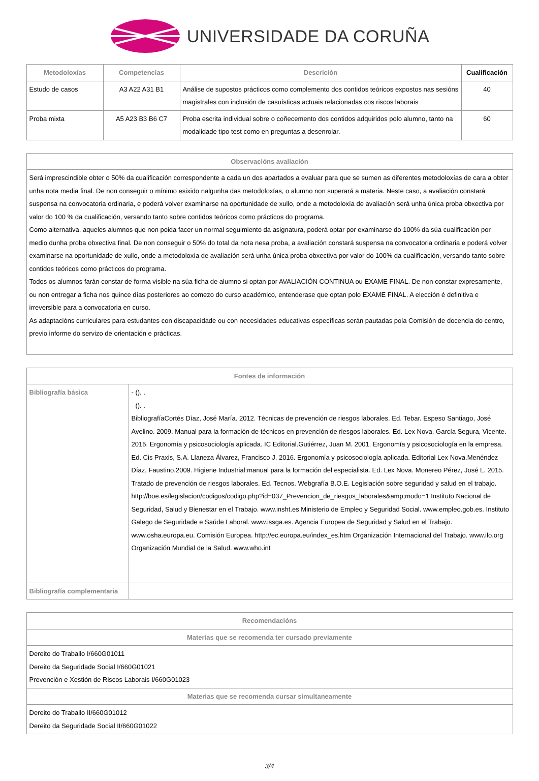UNIVERSIDADE DA CORUÑA
| Metodoloxías | Competencias | Descrición | Cualificación |
| --- | --- | --- | --- |
| Estudo de casos | A3 A22 A31 B1 | Análise de supostos prácticos como complemento dos contidos teóricos expostos nas sesións magistrales con inclusión de casuísticas actuais relacionadas cos riscos laborais | 40 |
| Proba mixta | A5 A23 B3 B6 C7 | Proba escrita individual sobre o coñecemento dos contidos adquiridos polo alumno, tanto na modalidade tipo test como en preguntas a desenrolar. | 60 |
| Observacións avaliación |
| --- |
| Será imprescindible obter o 50% da cualificación correspondente a cada un dos apartados a evaluar para que se sumen as diferentes metodoloxías de cara a obter unha nota media final. De non conseguir o mínimo esixido nalgunha das metodoloxías, o alumno non superará a materia. Neste caso, a avaliación constará suspensa na convocatoria ordinaria, e poderá volver examinarse na oportunidade de xullo, onde a metodoloxía de avaliación será unha única proba obxectiva por valor do 100 % da cualificación, versando tanto sobre contidos teóricos como prácticos do programa. Como alternativa, aqueles alumnos que non poida facer un normal seguimiento da asignatura, poderá optar por examinarse do 100% da súa cualificación por medio dunha proba obxectiva final. De non conseguir o 50% do total da nota nesa proba, a avaliación constará suspensa na convocatoria ordinaria e poderá volver examinarse na oportunidade de xullo, onde a metodoloxía de avaliación será unha única proba obxectiva por valor do 100% da cualificación, versando tanto sobre contidos teóricos como prácticos do programa. Todos os alumnos farán constar de forma visible na súa ficha de alumno si optan por AVALIACIÓN CONTINUA ou EXAME FINAL. De non constar expresamente, ou non entregar a ficha nos quince días posteriores ao comezo do curso académico, entenderase que optan polo EXAME FINAL. A elección é definitiva e irreversible para a convocatoria en curso. As adaptacións curriculares para estudantes con discapacidade ou con necesidades educativas específicas serán pautadas pola Comisión de docencia do centro, previo informe do servizo de orientación e prácticas. |
| Fontes de información | |
| --- | --- |
| Bibliografía básica | - (). . - (). . BibliografíaCortés Díaz, José María. 2012. Técnicas de prevención de riesgos laborales. Ed. Tebar. Espeso Santiago, José Avelino. 2009. Manual para la formación de técnicos en prevención de riesgos laborales. Ed. Lex Nova. García Segura, Vicente. 2015. Ergonomía y psicosociología aplicada. IC Editorial.Gutiérrez, Juan M. 2001. Ergonomía y psicosociología en la empresa. Ed. Cis Praxis, S.A. Llaneza Álvarez, Francisco J. 2016. Ergonomía y psicosociología aplicada. Editorial Lex Nova.Menéndez Díaz, Faustino.2009. Higiene Industrial:manual para la formación del especialista. Ed. Lex Nova. Monereo Pérez, José L. 2015. Tratado de prevención de riesgos laborales. Ed. Tecnos. Webgrafía B.O.E. Legislación sobre seguridad y salud en el trabajo. http://boe.es/legislacion/codigos/codigo.php?id=037_Prevencion_de_riesgos_laborales&amp;modo=1 Instituto Nacional de Seguridad, Salud y Bienestar en el Trabajo. www.insht.es Ministerio de Empleo y Seguridad Social. www.empleo.gob.es. Instituto Galego de Seguridade e Saúde Laboral. www.issga.es. Agencia Europea de Seguridad y Salud en el Trabajo. www.osha.europa.eu. Comisión Europea. http://ec.europa.eu/index_es.htm Organización Internacional del Trabajo. www.ilo.org Organización Mundial de la Salud. www.who.int |
| Bibliografía complementaria | |
| Recomendacións |
| --- |
| Materias que se recomenda ter cursado previamente |
| Dereito do Traballo I/660G01011 Dereito da Seguridade Social I/660G01021 Prevención e Xestión de Riscos Laborais I/660G01023 |
| Materias que se recomenda cursar simultaneamente |
| Dereito do Traballo II/660G01012 Dereito da Seguridade Social II/660G01022 |
3/4